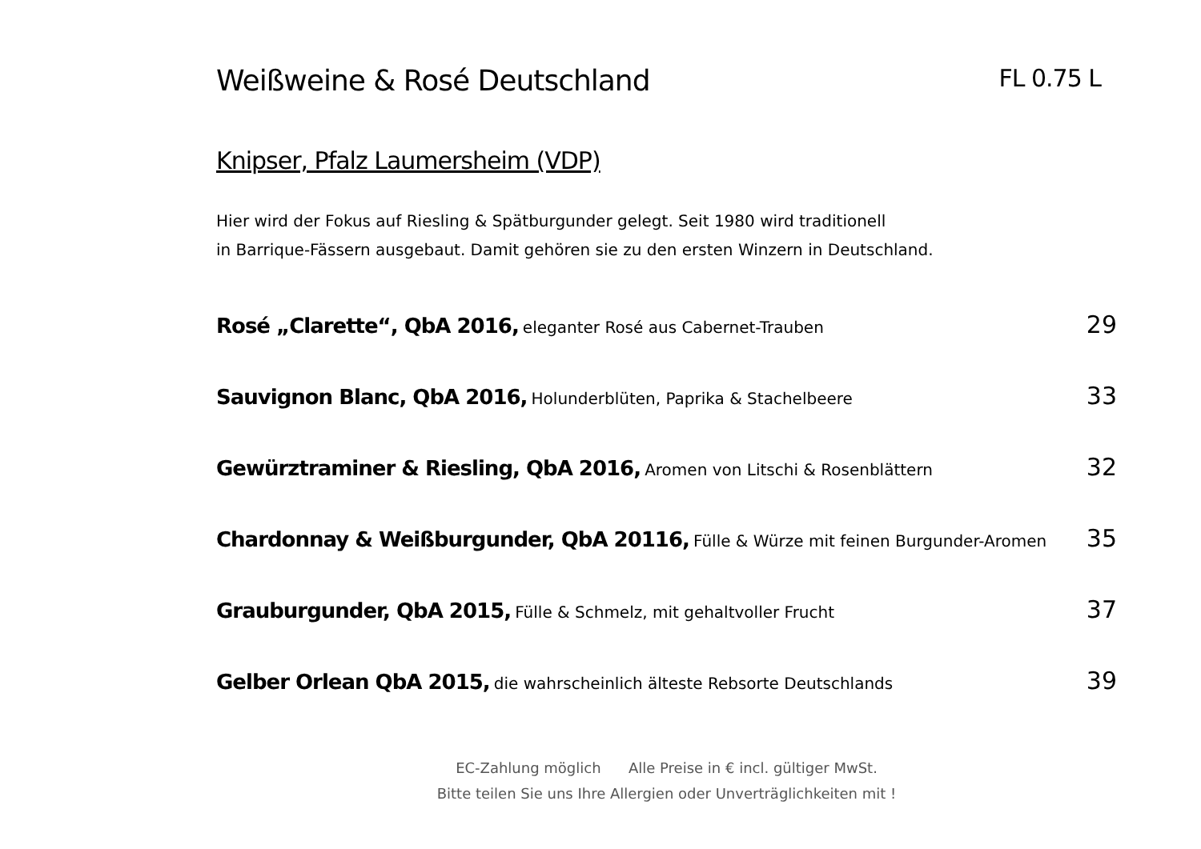Weißweine & Rosé Deutschland FL 0.75 L
Knipser, Pfalz Laumersheim (VDP)
Hier wird der Fokus auf Riesling & Spätburgunder gelegt. Seit 1980 wird traditionell
in Barrique-Fässern ausgebaut. Damit gehören sie zu den ersten Winzern in Deutschland.
Rosé „Clarette“, QbA 2016, eleganter Rosé aus Cabernet-Trauben 29
Sauvignon Blanc, QbA 2016, Holunderblüten, Paprika & Stachelbeere 33
Gewürztraminer & Riesling, QbA 2016, Aromen von Litschi & Rosenblättern 32
Chardonnay & Weißburgunder, QbA 20116, Fülle & Würze mit feinen Burgunder-Aromen 35
Grauburgunder, QbA 2015, Fülle & Schmelz, mit gehaltvoller Frucht 37
Gelber Orlean QbA 2015, die wahrscheinlich älteste Rebsorte Deutschlands 39
EC-Zahlung möglich Alle Preise in € incl. gültiger MwSt.
Bitte teilen Sie uns Ihre Allergien oder Unverträglichkeiten mit !